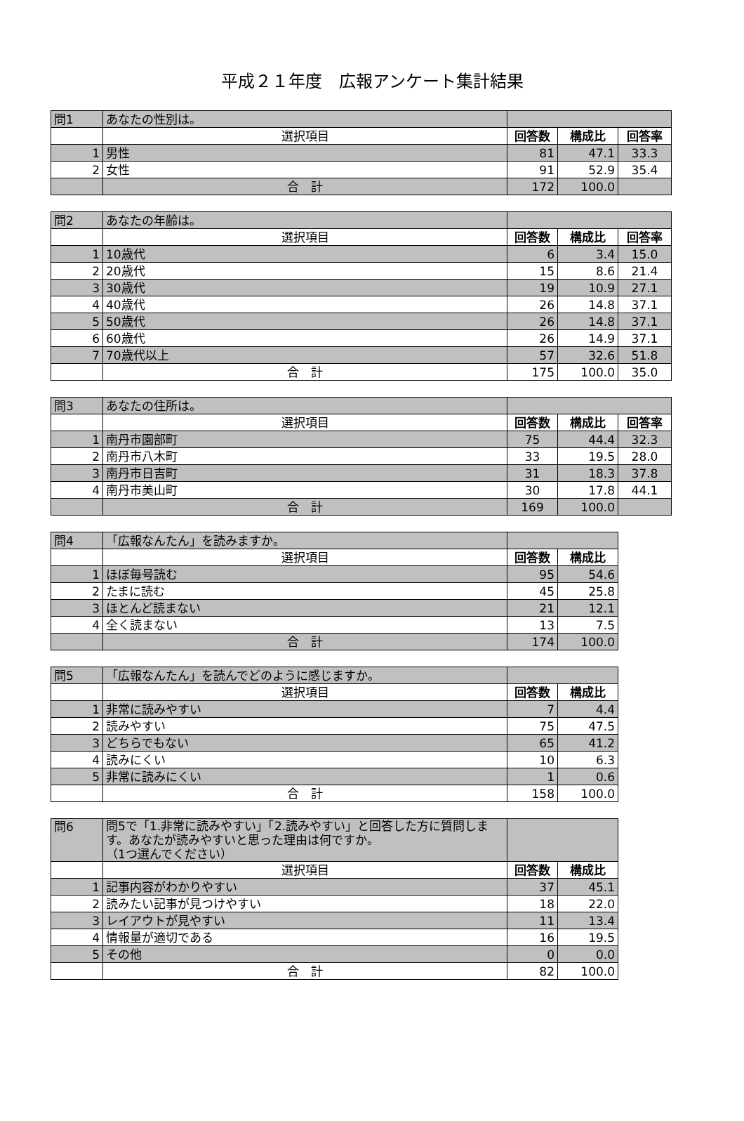平成２１年度　広報アンケート集計結果
| 問1 | あなたの性別は。 | | | |
| | 選択項目 | 回答数 | 構成比 | 回答率 |
| 1 | 男性 | 81 | 47.1 | 33.3 |
| 2 | 女性 | 91 | 52.9 | 35.4 |
| | 合 計 | 172 | 100.0 | |
| 問2 | あなたの年齢は。 | | | |
| | 選択項目 | 回答数 | 構成比 | 回答率 |
| 1 | 10歳代 | 6 | 3.4 | 15.0 |
| 2 | 20歳代 | 15 | 8.6 | 21.4 |
| 3 | 30歳代 | 19 | 10.9 | 27.1 |
| 4 | 40歳代 | 26 | 14.8 | 37.1 |
| 5 | 50歳代 | 26 | 14.8 | 37.1 |
| 6 | 60歳代 | 26 | 14.9 | 37.1 |
| 7 | 70歳代以上 | 57 | 32.6 | 51.8 |
| | 合 計 | 175 | 100.0 | 35.0 |
| 問3 | あなたの住所は。 | | | |
| | 選択項目 | 回答数 | 構成比 | 回答率 |
| 1 | 南丹市園部町 | 75 | 44.4 | 32.3 |
| 2 | 南丹市八木町 | 33 | 19.5 | 28.0 |
| 3 | 南丹市日吉町 | 31 | 18.3 | 37.8 |
| 4 | 南丹市美山町 | 30 | 17.8 | 44.1 |
| | 合 計 | 169 | 100.0 | |
| 問4 | 「広報なんたん」を読みますか。 | | |
| | 選択項目 | 回答数 | 構成比 |
| 1 | ほぼ毎号読む | 95 | 54.6 |
| 2 | たまに読む | 45 | 25.8 |
| 3 | ほとんど読まない | 21 | 12.1 |
| 4 | 全く読まない | 13 | 7.5 |
| | 合 計 | 174 | 100.0 |
| 問5 | 「広報なんたん」を読んでどのように感じますか。 | | |
| | 選択項目 | 回答数 | 構成比 |
| 1 | 非常に読みやすい | 7 | 4.4 |
| 2 | 読みやすい | 75 | 47.5 |
| 3 | どちらでもない | 65 | 41.2 |
| 4 | 読みにくい | 10 | 6.3 |
| 5 | 非常に読みにくい | 1 | 0.6 |
| | 合 計 | 158 | 100.0 |
| 問6 | 問5で「1.非常に読みやすい」「2.読みやすい」と回答した方に質問します。あなたが読みやすいと思った理由は何ですか。 （1つ選んでください） | | |
| | 選択項目 | 回答数 | 構成比 |
| 1 | 記事内容がわかりやすい | 37 | 45.1 |
| 2 | 読みたい記事が見つけやすい | 18 | 22.0 |
| 3 | レイアウトが見やすい | 11 | 13.4 |
| 4 | 情報量が適切である | 16 | 19.5 |
| 5 | その他 | 0 | 0.0 |
| | 合 計 | 82 | 100.0 |